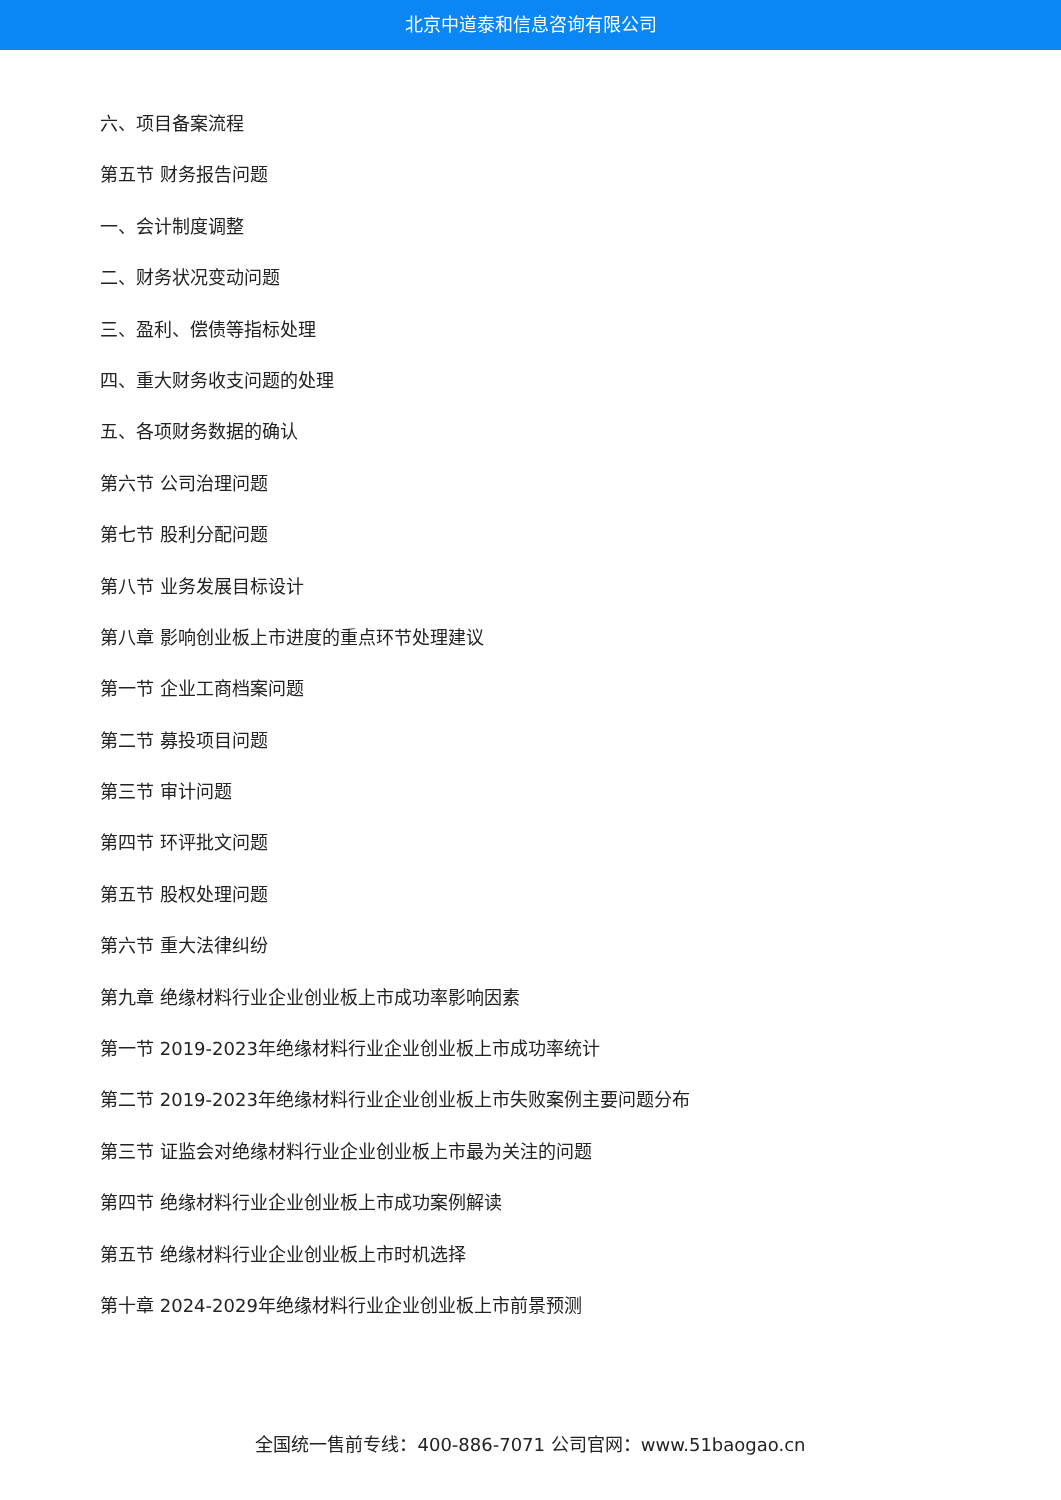北京中道泰和信息咨询有限公司
六、项目备案流程
第五节 财务报告问题
一、会计制度调整
二、财务状况变动问题
三、盈利、偿债等指标处理
四、重大财务收支问题的处理
五、各项财务数据的确认
第六节 公司治理问题
第七节 股利分配问题
第八节 业务发展目标设计
第八章 影响创业板上市进度的重点环节处理建议
第一节 企业工商档案问题
第二节 募投项目问题
第三节 审计问题
第四节 环评批文问题
第五节 股权处理问题
第六节 重大法律纠纷
第九章 绝缘材料行业企业创业板上市成功率影响因素
第一节 2019-2023年绝缘材料行业企业创业板上市成功率统计
第二节 2019-2023年绝缘材料行业企业创业板上市失败案例主要问题分布
第三节 证监会对绝缘材料行业企业创业板上市最为关注的问题
第四节 绝缘材料行业企业创业板上市成功案例解读
第五节 绝缘材料行业企业创业板上市时机选择
第十章 2024-2029年绝缘材料行业企业创业板上市前景预测
全国统一售前专线：400-886-7071 公司官网：www.51baogao.cn